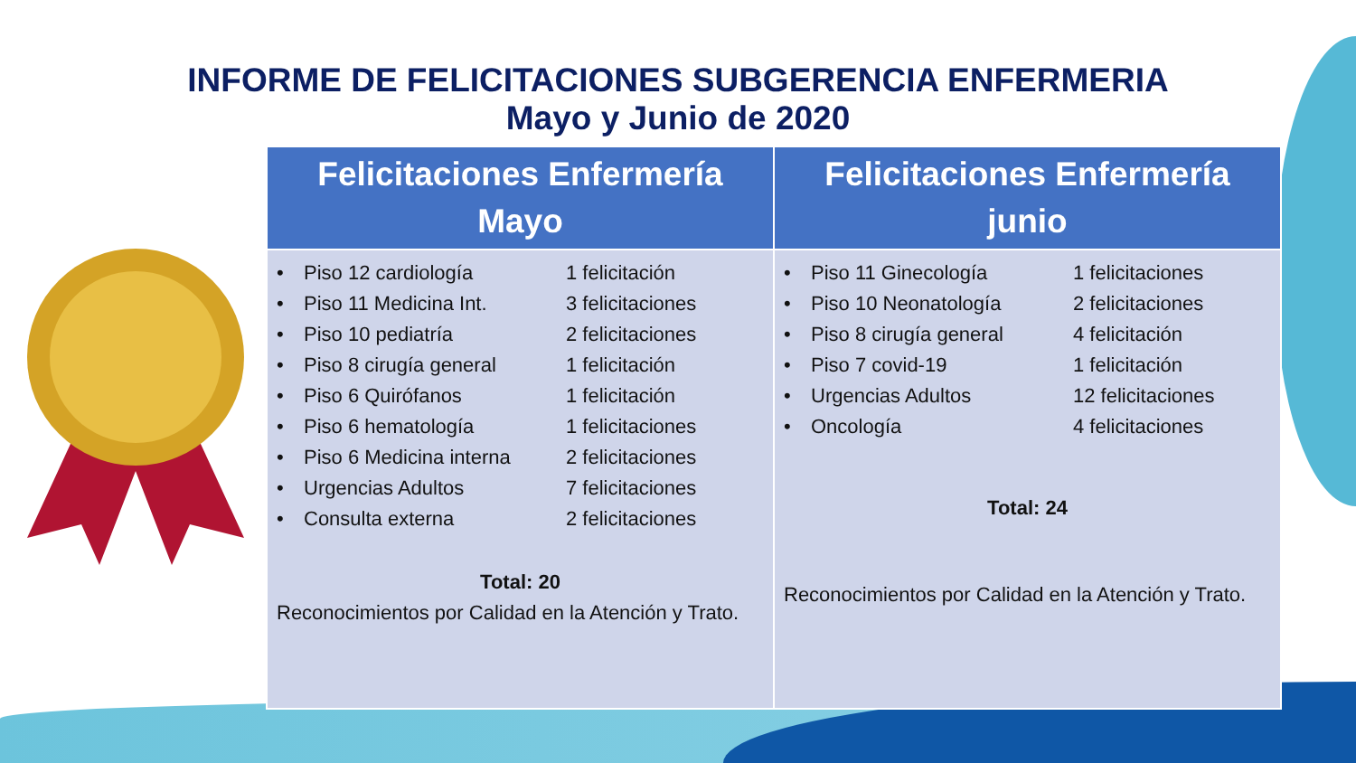INFORME DE FELICITACIONES SUBGERENCIA ENFERMERIA
Mayo y Junio de 2020
| Felicitaciones Enfermería Mayo | Felicitaciones Enfermería junio |
| --- | --- |
| • Piso 12 cardiología 1 felicitación • Piso 11 Medicina Int. 3 felicitaciones • Piso 10 pediatría 2 felicitaciones • Piso 8 cirugía general 1 felicitación • Piso 6 Quirófanos 1 felicitación • Piso 6 hematología 1 felicitaciones • Piso 6 Medicina interna 2 felicitaciones • Urgencias Adultos 7 felicitaciones • Consulta externa 2 felicitaciones Total: 20 Reconocimientos por Calidad en la Atención y Trato. | • Piso 11 Ginecología 1 felicitaciones • Piso 10 Neonatología 2 felicitaciones • Piso 8 cirugía general 4 felicitación • Piso 7 covid-19 1 felicitación • Urgencias Adultos 12 felicitaciones • Oncología 4 felicitaciones Total: 24 Reconocimientos por Calidad en la Atención y Trato. |